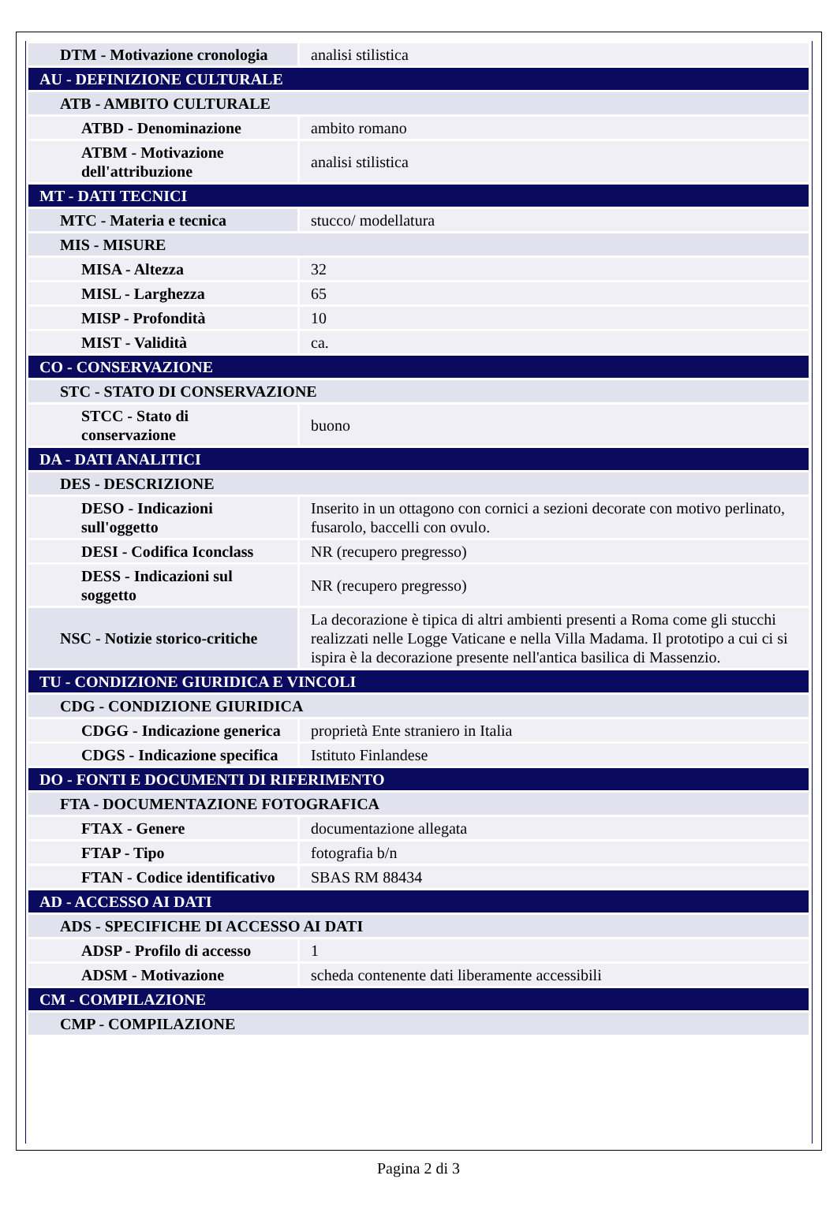| DTM - Motivazione cronologia | analisi stilistica |
| AU - DEFINIZIONE CULTURALE | |
| ATB - AMBITO CULTURALE | |
| ATBD - Denominazione | ambito romano |
| ATBM - Motivazione dell'attribuzione | analisi stilistica |
| MT - DATI TECNICI | |
| MTC - Materia e tecnica | stucco/ modellatura |
| MIS - MISURE | |
| MISA - Altezza | 32 |
| MISL - Larghezza | 65 |
| MISP - Profondità | 10 |
| MIST - Validità | ca. |
| CO - CONSERVAZIONE | |
| STC - STATO DI CONSERVAZIONE | |
| STCC - Stato di conservazione | buono |
| DA - DATI ANALITICI | |
| DES - DESCRIZIONE | |
| DESO - Indicazioni sull'oggetto | Inserito in un ottagono con cornici a sezioni decorate con motivo perlinato, fusarolo, baccelli con ovulo. |
| DESI - Codifica Iconclass | NR (recupero pregresso) |
| DESS - Indicazioni sul soggetto | NR (recupero pregresso) |
| NSC - Notizie storico-critiche | La decorazione è tipica di altri ambienti presenti a Roma come gli stucchi realizzati nelle Logge Vaticane e nella Villa Madama. Il prototipo a cui ci si ispira è la decorazione presente nell'antica basilica di Massenzio. |
| TU - CONDIZIONE GIURIDICA E VINCOLI | |
| CDG - CONDIZIONE GIURIDICA | |
| CDGG - Indicazione generica | proprietà Ente straniero in Italia |
| CDGS - Indicazione specifica | Istituto Finlandese |
| DO - FONTI E DOCUMENTI DI RIFERIMENTO | |
| FTA - DOCUMENTAZIONE FOTOGRAFICA | |
| FTAX - Genere | documentazione allegata |
| FTAP - Tipo | fotografia b/n |
| FTAN - Codice identificativo | SBAS RM 88434 |
| AD - ACCESSO AI DATI | |
| ADS - SPECIFICHE DI ACCESSO AI DATI | |
| ADSP - Profilo di accesso | 1 |
| ADSM - Motivazione | scheda contenente dati liberamente accessibili |
| CM - COMPILAZIONE | |
| CMP - COMPILAZIONE | |
Pagina 2 di 3